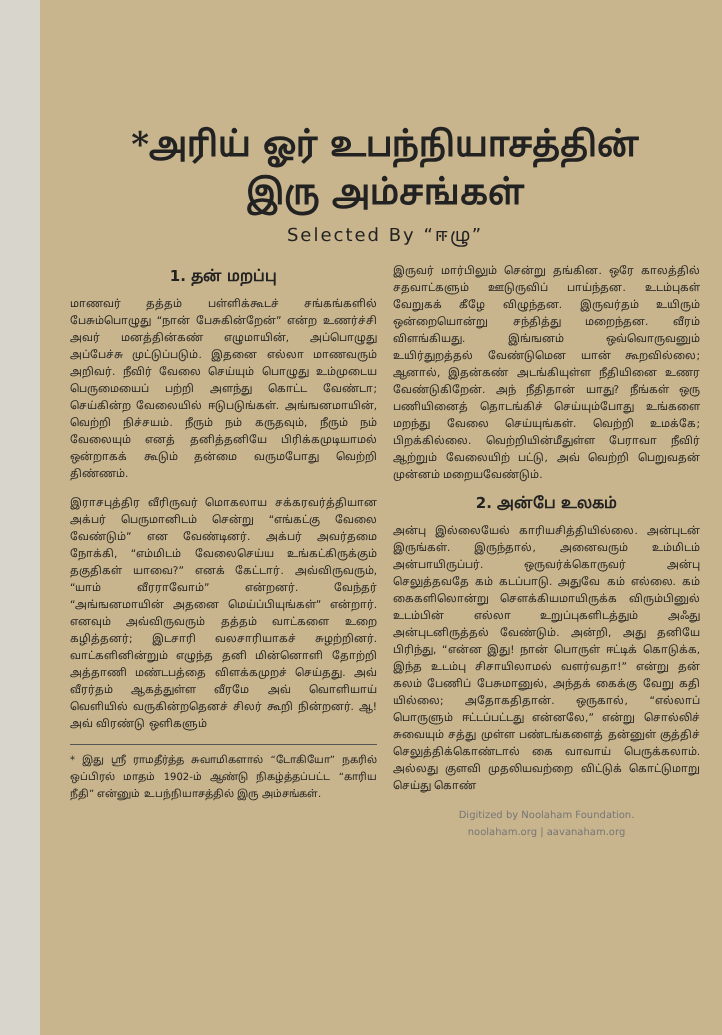*அரிய் ஓர் உபந்நியாசத்தின்
இரு அம்சங்கள்
Selected By “ஈழு”
1. தன் மறப்பு
மாணவர் தத்தம் பள்ளிக்கூடச் சங்கங்களில் பேசும்பொழுது “நான் பேசுகின்றேன்” என்ற உணர்ச்சி அவர் மனத்தின்கண் எழுமாயின், அப்பொழுது அப்பேச்சு முட்டுப்படும். இதனை எல்லா மாணவரும் அறிவர். நீவிர் வேலை செய்யும் பொழுது உம்முடைய பெருமையைப் பற்றி அளந்து கொட்ட வேண்டா; செய்கின்ற வேலையில் ஈடுபடுங்கள். அங்ஙனமாயின், வெற்றி நிச்சயம். நீரும் நம் கருதவும், நீரும் நம் வேலையும் எனத் தனித்தனியே பிரிக்கமுடியாமல் ஒன்றாகக் கூடும் தன்மை வருமபோது வெற்றி திண்ணம்.
இராசபுத்திர வீரிருவர் மொகலாய சக்கரவர்த்தியான அக்பர் பெருமானிடம் சென்று “எங்கட்கு வேலை வேண்டும்” என வேண்டினர். அக்பர் அவர்தமை நோக்கி, “எம்மிடம் வேலைசெய்ய உங்கட்கிருக்கும் தகுதிகள் யாவை?” எனக் கேட்டார். அவ்விருவரும், “யாம் வீரராவோம்” என்றனர். வேந்தர் “அங்ஙனமாயின் அதனை மெய்ப்பியுங்கள்” என்றார். எனவும் அவ்விருவரும் தத்தம் வாட்களை உறை கழித்தனர்; இடசாரி வலசாரியாகச் சுழற்றினர். வாட்களினின்றும் எழுந்த தனி மின்னொளி தோற்றி அத்தாணி மண்டபத்தை விளக்கமுறச் செய்தது. அவ் வீரர்தம் ஆகத்துள்ள வீரமே அவ் வொளியாய் வெளியில் வருகின்றதெனச் சிலர் கூறி நின்றனர். ஆ! அவ் விரண்டு ஒளிகளும்
* இது ஸ்ரீ ராமதீர்த்த சுவாமிகளால் “டோகியோ” நகரில் ஒப்பிரல் மாதம் 1902-ம் ஆண்டு நிகழ்த்தப்பட்ட “காரிய நீதி” என்னும் உபந்நியாசத்தில் இரு அம்சங்கள்.
இருவர் மார்பிலும் சென்று தங்கின. ஒரே காலத்தில் சதவாட்களும் ஊடுருவிப் பாய்ந்தன. உடம்புகள் வேறுகக் கீழே விழுந்தன. இருவர்தம் உயிரும் ஒன்றையொன்று சந்தித்து மறைந்தன. வீரம் விளங்கியது. இங்ஙனம் ஒவ்வொருவனும் உயிர்துறத்தல் வேண்டுமென யான் கூறவில்லை; ஆனால், இதன்கண் அடங்கியுள்ள நீதியினை உணர வேண்டுகிறேன். அந் நீதிதான் யாது? நீங்கள் ஒரு பணியினைத் தொடங்கிச் செய்யும்போது உங்களை மறந்து வேலை செய்யுங்கள். வெற்றி உமக்கே; பிறக்கில்லை. வெற்றியின்மீதுள்ள பேராவா நீவிர் ஆற்றும் வேலையிற் பட்டு, அவ் வெற்றி பெறுவதன் முன்னம் மறையவேண்டும்.
2. அன்பே உலகம்
அன்பு இல்லையேல் காரியசித்தியில்லை. அன்புடன் இருங்கள். இருந்தால், அனைவரும் உம்மிடம் அன்பாயிருப்பர். ஒருவர்க்கொருவர் அன்பு செலுத்தவதே கம் கடப்பாடு. அதுவே கம் எல்லை. கம் கைகளிலொன்று சௌக்கியமாயிருக்க விரும்பினுல் உடம்பின் எல்லா உறுப்புகளிடத்தும் அஃது அன்புடனிருத்தல் வேண்டும். அன்றி, அது தனியே பிரிந்து, “என்ன இது! நான் பொருள் ஈட்டிக் கொடுக்க, இந்த உடம்பு சிசாயிலாமல் வளர்வதா!” என்று தன் கலம் பேணிப் பேசுமானுல், அந்தக் கைக்கு வேறு கதி யில்லை; அதோகதிதான். ஒருகால், “எல்லாப் பொருளும் ஈட்டப்பட்டது என்னலே,” என்று சொல்லிச் சுவையும் சத்து முள்ள பண்டங்களைத் தன்னுள் குத்திச் செலுத்திக்கொண்டால் கை வாவாய் பெருக்கலாம். அல்லது குளவி முதலியவற்றை விட்டுக் கொட்டுமாறு செய்து கொண்
Digitized by Noolaham Foundation.
noolaham.org | aavanaham.org